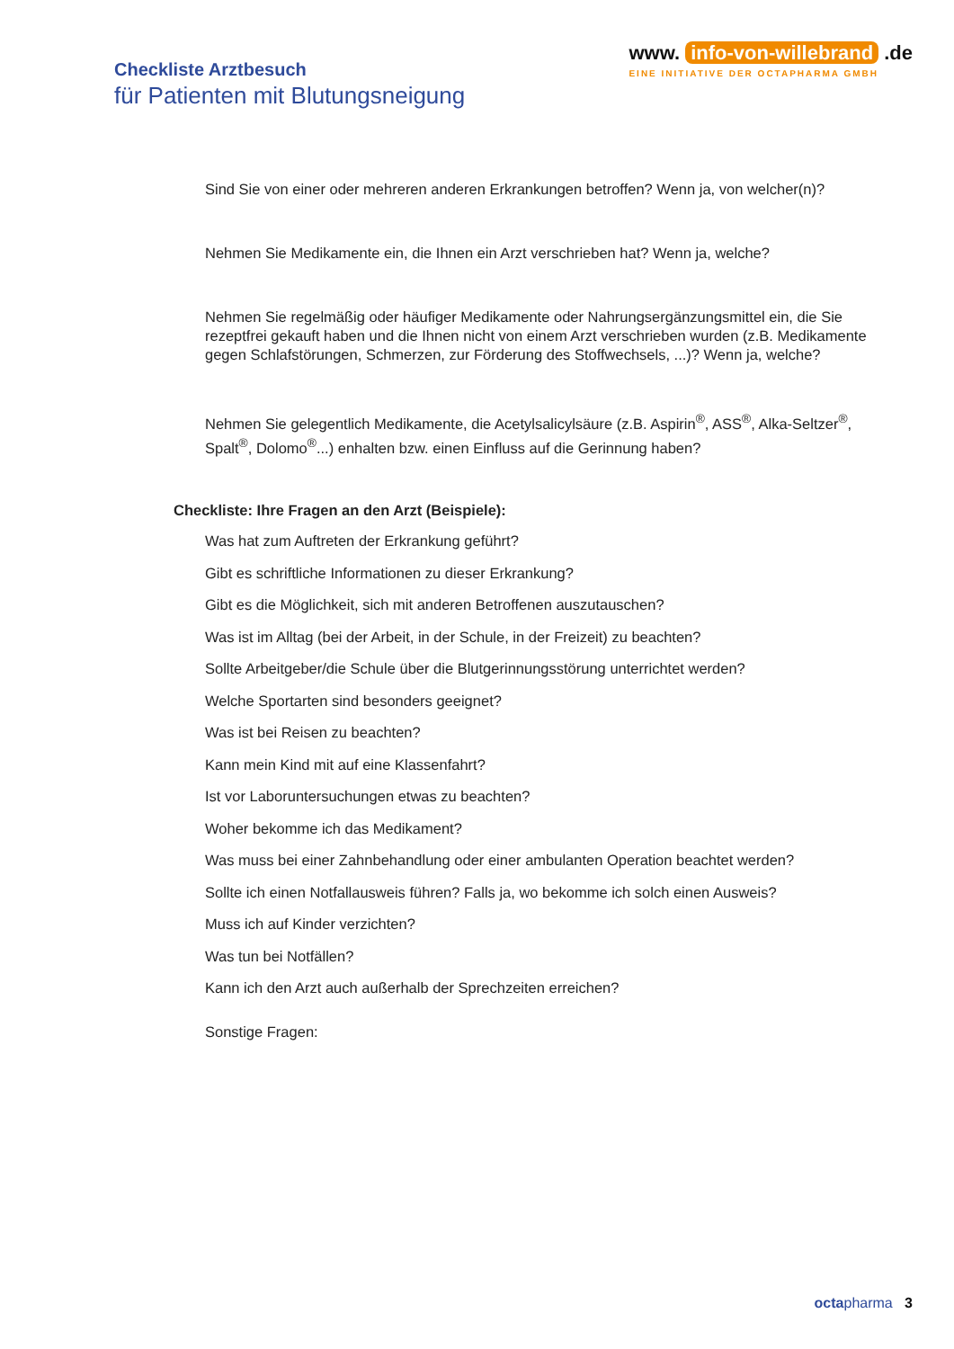Checkliste Arztbesuch
für Patienten mit Blutungsneigung
www. info-von-willebrand .de
EINE INITIATIVE DER OCTAPHARMA GMBH
Sind Sie von einer oder mehreren anderen Erkrankungen betroffen? Wenn ja, von welcher(n)?
Nehmen Sie Medikamente ein, die Ihnen ein Arzt verschrieben hat? Wenn ja, welche?
Nehmen Sie regelmäßig oder häufiger Medikamente oder Nahrungsergänzungsmittel ein, die Sie rezeptfrei gekauft haben und die Ihnen nicht von einem Arzt verschrieben wurden (z.B. Medikamente gegen Schlafstörungen, Schmerzen, zur Förderung des Stoffwechsels, ...)? Wenn ja, welche?
Nehmen Sie gelegentlich Medikamente, die Acetylsalicylsäure (z.B. Aspirin<sup>®</sup>, ASS<sup>®</sup>, Alka-Seltzer<sup>®</sup>, Spalt<sup>®</sup>, Dolomo<sup>®</sup>...) enhalten bzw. einen Einfluss auf die Gerinnung haben?
Checkliste: Ihre Fragen an den Arzt (Beispiele):
Was hat zum Auftreten der Erkrankung geführt?
Gibt es schriftliche Informationen zu dieser Erkrankung?
Gibt es die Möglichkeit, sich mit anderen Betroffenen auszutauschen?
Was ist im Alltag (bei der Arbeit, in der Schule, in der Freizeit) zu beachten?
Sollte Arbeitgeber/die Schule über die Blutgerinnungsstörung unterrichtet werden?
Welche Sportarten sind besonders geeignet?
Was ist bei Reisen zu beachten?
Kann mein Kind mit auf eine Klassenfahrt?
Ist vor Laboruntersuchungen etwas zu beachten?
Woher bekomme ich das Medikament?
Was muss bei einer Zahnbehandlung oder einer ambulanten Operation beachtet werden?
Sollte ich einen Notfallausweis führen? Falls ja, wo bekomme ich solch einen Ausweis?
Muss ich auf Kinder verzichten?
Was tun bei Notfällen?
Kann ich den Arzt auch außerhalb der Sprechzeiten erreichen?
Sonstige Fragen:
octa pharma 3